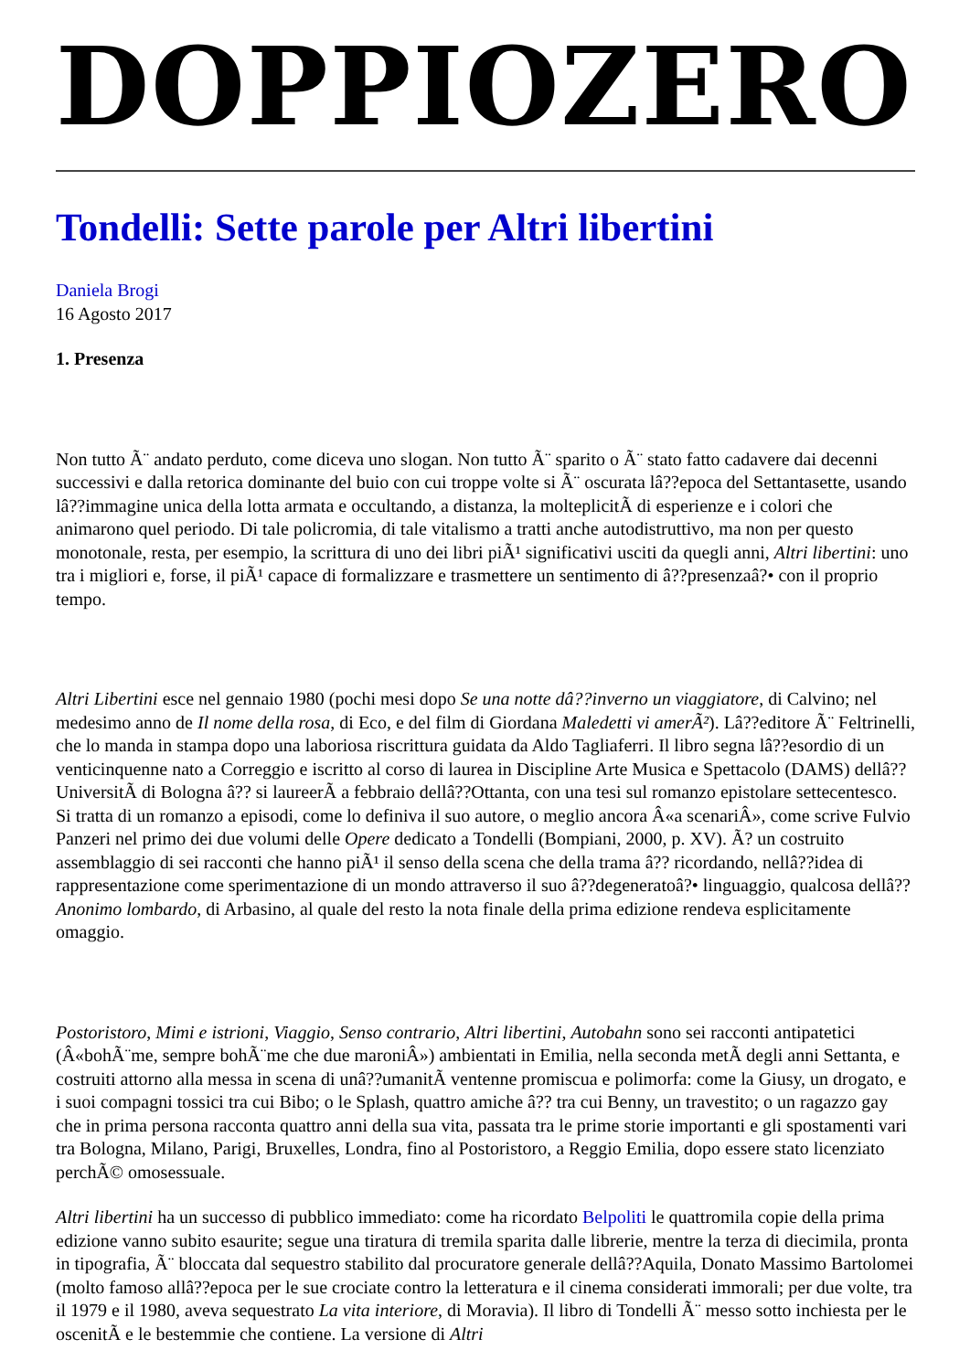DOPPIOZERO
Tondelli: Sette parole per Altri libertini
Daniela Brogi
16 Agosto 2017
1. Presenza
Non tutto Ã¨ andato perduto, come diceva uno slogan. Non tutto Ã¨ sparito o Ã¨ stato fatto cadavere dai decenni successivi e dalla retorica dominante del buio con cui troppe volte si Ã¨ oscurata lâ??epoca del Settantasette, usando lâ??immagine unica della lotta armata e occultando, a distanza, la molteplicitÃ di esperienze e i colori che animarono quel periodo. Di tale policromia, di tale vitalismo a tratti anche autodistruttivo, ma non per questo monotonale, resta, per esempio, la scrittura di uno dei libri piÃ¹ significativi usciti da quegli anni, Altri libertini: uno tra i migliori e, forse, il piÃ¹ capace di formalizzare e trasmettere un sentimento di â??presenzaâ?• con il proprio tempo.
Altri Libertini esce nel gennaio 1980 (pochi mesi dopo Se una notte dâ??inverno un viaggiatore, di Calvino; nel medesimo anno de Il nome della rosa, di Eco, e del film di Giordana Maledetti vi amerÃ²). Lâ??editore Ã¨ Feltrinelli, che lo manda in stampa dopo una laboriosa riscrittura guidata da Aldo Tagliaferri. Il libro segna lâ??esordio di un venticinquenne nato a Correggio e iscritto al corso di laurea in Discipline Arte Musica e Spettacolo (DAMS) dellâ??UniversitÃ di Bologna â?? si laureerÃ a febbraio dellâ??Ottanta, con una tesi sul romanzo epistolare settecentesco. Si tratta di un romanzo a episodi, come lo definiva il suo autore, o meglio ancora Â«a scenariÂ», come scrive Fulvio Panzeri nel primo dei due volumi delle Opere dedicato a Tondelli (Bompiani, 2000, p. XV). Ã? un costruito assemblaggio di sei racconti che hanno piÃ¹ il senso della scena che della trama â?? ricordando, nellâ??idea di rappresentazione come sperimentazione di un mondo attraverso il suo â??degeneratoâ?• linguaggio, qualcosa dellâ??Anonimo lombardo, di Arbasino, al quale del resto la nota finale della prima edizione rendeva esplicitamente omaggio.
Postoristoro, Mimi e istrioni, Viaggio, Senso contrario, Altri libertini, Autobahn sono sei racconti antipatetici (Â«bohÃ¨me, sempre bohÃ¨me che due maroniÂ») ambientati in Emilia, nella seconda metÃ degli anni Settanta, e costruiti attorno alla messa in scena di unâ??umanitÃ ventenne promiscua e polimorfa: come la Giusy, un drogato, e i suoi compagni tossici tra cui Bibo; o le Splash, quattro amiche â?? tra cui Benny, un travestito; o un ragazzo gay che in prima persona racconta quattro anni della sua vita, passata tra le prime storie importanti e gli spostamenti vari tra Bologna, Milano, Parigi, Bruxelles, Londra, fino al Postoristoro, a Reggio Emilia, dopo essere stato licenziato perchÃ© omosessuale.
Altri libertini ha un successo di pubblico immediato: come ha ricordato Belpoliti le quattromila copie della prima edizione vanno subito esaurite; segue una tiratura di tremila sparita dalle librerie, mentre la terza di diecimila, pronta in tipografia, Ã¨ bloccata dal sequestro stabilito dal procuratore generale dellâ??Aquila, Donato Massimo Bartolomei (molto famoso allâ??epoca per le sue crociate contro la letteratura e il cinema considerati immorali; per due volte, tra il 1979 e il 1980, aveva sequestrato La vita interiore, di Moravia). Il libro di Tondelli Ã¨ messo sotto inchiesta per le oscenitÃ e le bestemmie che contiene. La versione di Altri